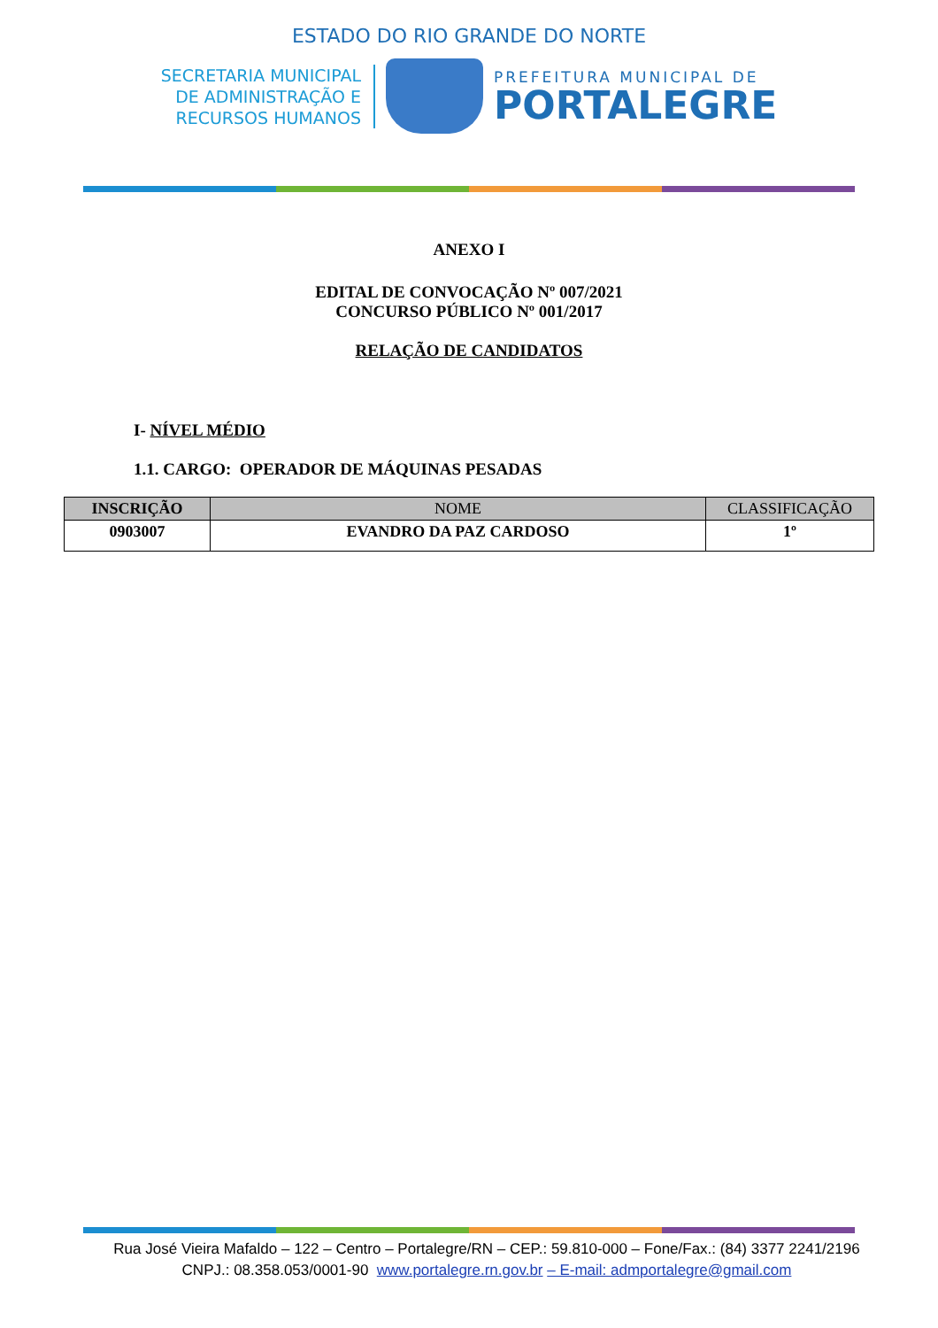ESTADO DO RIO GRANDE DO NORTE
SECRETARIA MUNICIPAL
DE ADMINISTRAÇÃO E
RECURSOS HUMANOS
PREFEITURA MUNICIPAL DE
PORTALEGRE
ANEXO I
EDITAL DE CONVOCAÇÃO Nº 007/2021
CONCURSO PÚBLICO Nº 001/2017
RELAÇÃO DE CANDIDATOS
I- NÍVEL MÉDIO
1.1. CARGO: OPERADOR DE MÁQUINAS PESADAS
| INSCRIÇÃO | NOME | CLASSIFICAÇÃO |
| --- | --- | --- |
| 0903007 | EVANDRO DA PAZ CARDOSO | 1º |
Rua José Vieira Mafaldo – 122 – Centro – Portalegre/RN – CEP.: 59.810-000 – Fone/Fax.: (84) 3377 2241/2196
CNPJ.: 08.358.053/0001-90 www.portalegre.rn.gov.br – E-mail: admportalegre@gmail.com